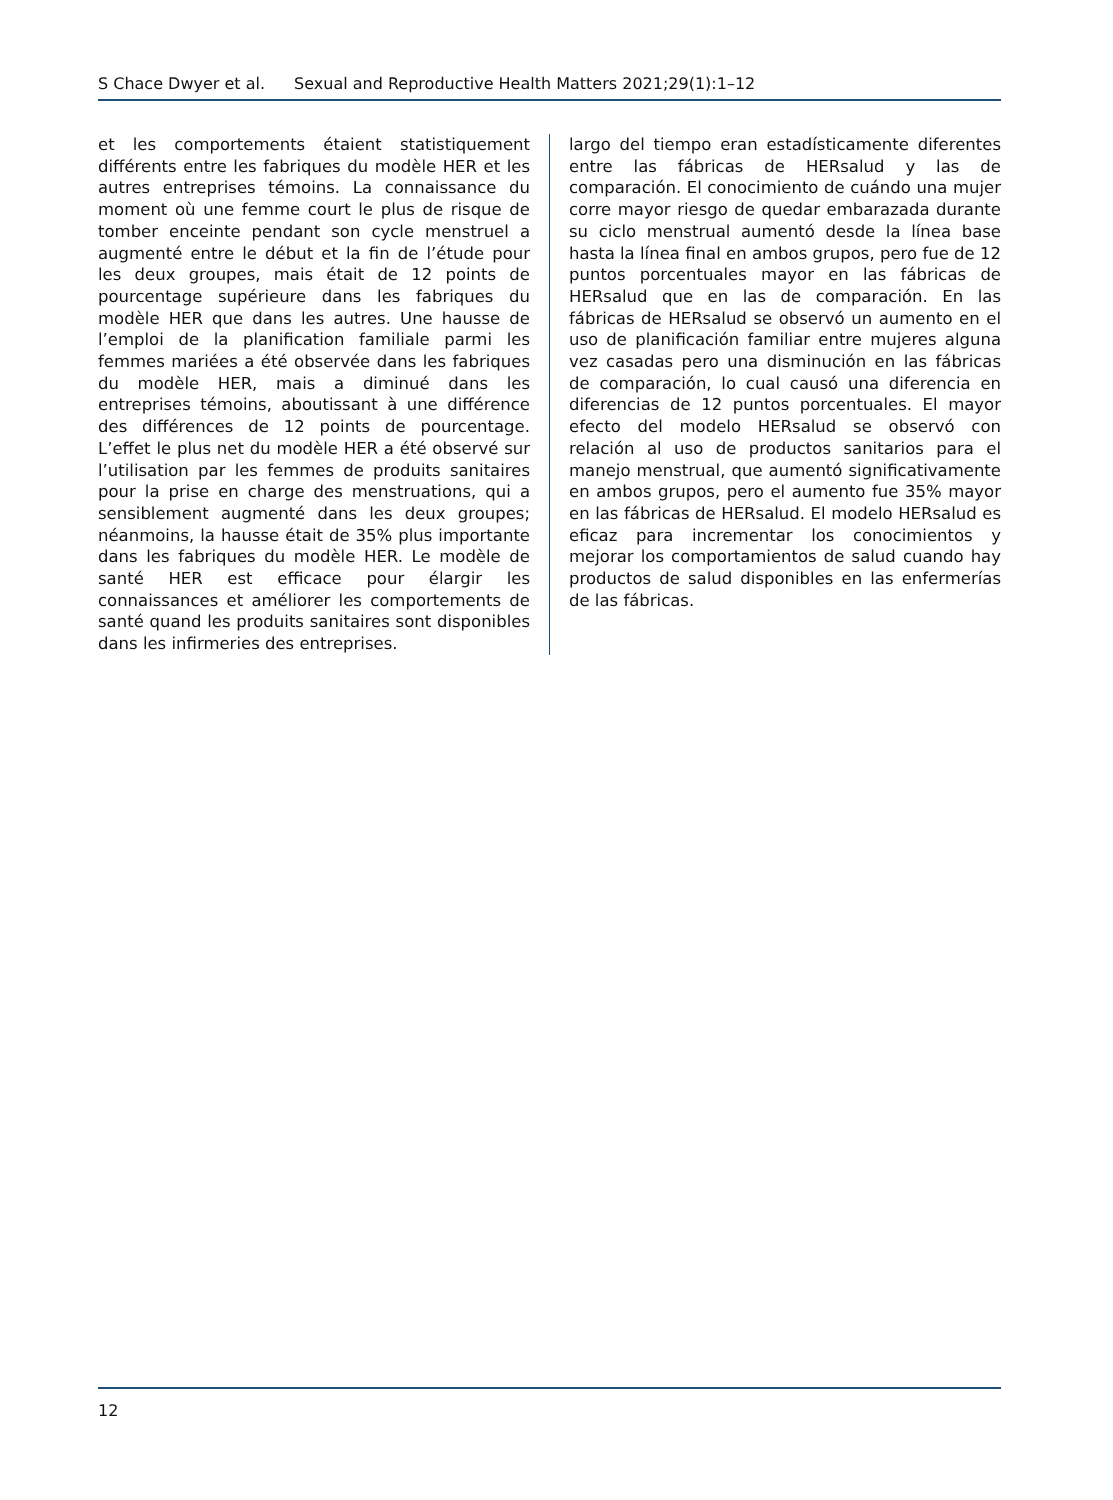S Chace Dwyer et al. Sexual and Reproductive Health Matters 2021;29(1):1–12
et les comportements étaient statistiquement différents entre les fabriques du modèle HER et les autres entreprises témoins. La connaissance du moment où une femme court le plus de risque de tomber enceinte pendant son cycle menstruel a augmenté entre le début et la fin de l’étude pour les deux groupes, mais était de 12 points de pourcentage supérieure dans les fabriques du modèle HER que dans les autres. Une hausse de l’emploi de la planification familiale parmi les femmes mariées a été observée dans les fabriques du modèle HER, mais a diminué dans les entreprises témoins, aboutissant à une différence des différences de 12 points de pourcentage. L’effet le plus net du modèle HER a été observé sur l’utilisation par les femmes de produits sanitaires pour la prise en charge des menstruations, qui a sensiblement augmenté dans les deux groupes; néanmoins, la hausse était de 35% plus importante dans les fabriques du modèle HER. Le modèle de santé HER est efficace pour élargir les connaissances et améliorer les comportements de santé quand les produits sanitaires sont disponibles dans les infirmeries des entreprises.
largo del tiempo eran estadísticamente diferentes entre las fábricas de HERsalud y las de comparación. El conocimiento de cuándo una mujer corre mayor riesgo de quedar embarazada durante su ciclo menstrual aumentó desde la línea base hasta la línea final en ambos grupos, pero fue de 12 puntos porcentuales mayor en las fábricas de HERsalud que en las de comparación. En las fábricas de HERsalud se observó un aumento en el uso de planificación familiar entre mujeres alguna vez casadas pero una disminución en las fábricas de comparación, lo cual causó una diferencia en diferencias de 12 puntos porcentuales. El mayor efecto del modelo HERsalud se observó con relación al uso de productos sanitarios para el manejo menstrual, que aumentó significativamente en ambos grupos, pero el aumento fue 35% mayor en las fábricas de HERsalud. El modelo HERsalud es eficaz para incrementar los conocimientos y mejorar los comportamientos de salud cuando hay productos de salud disponibles en las enfermerías de las fábricas.
12